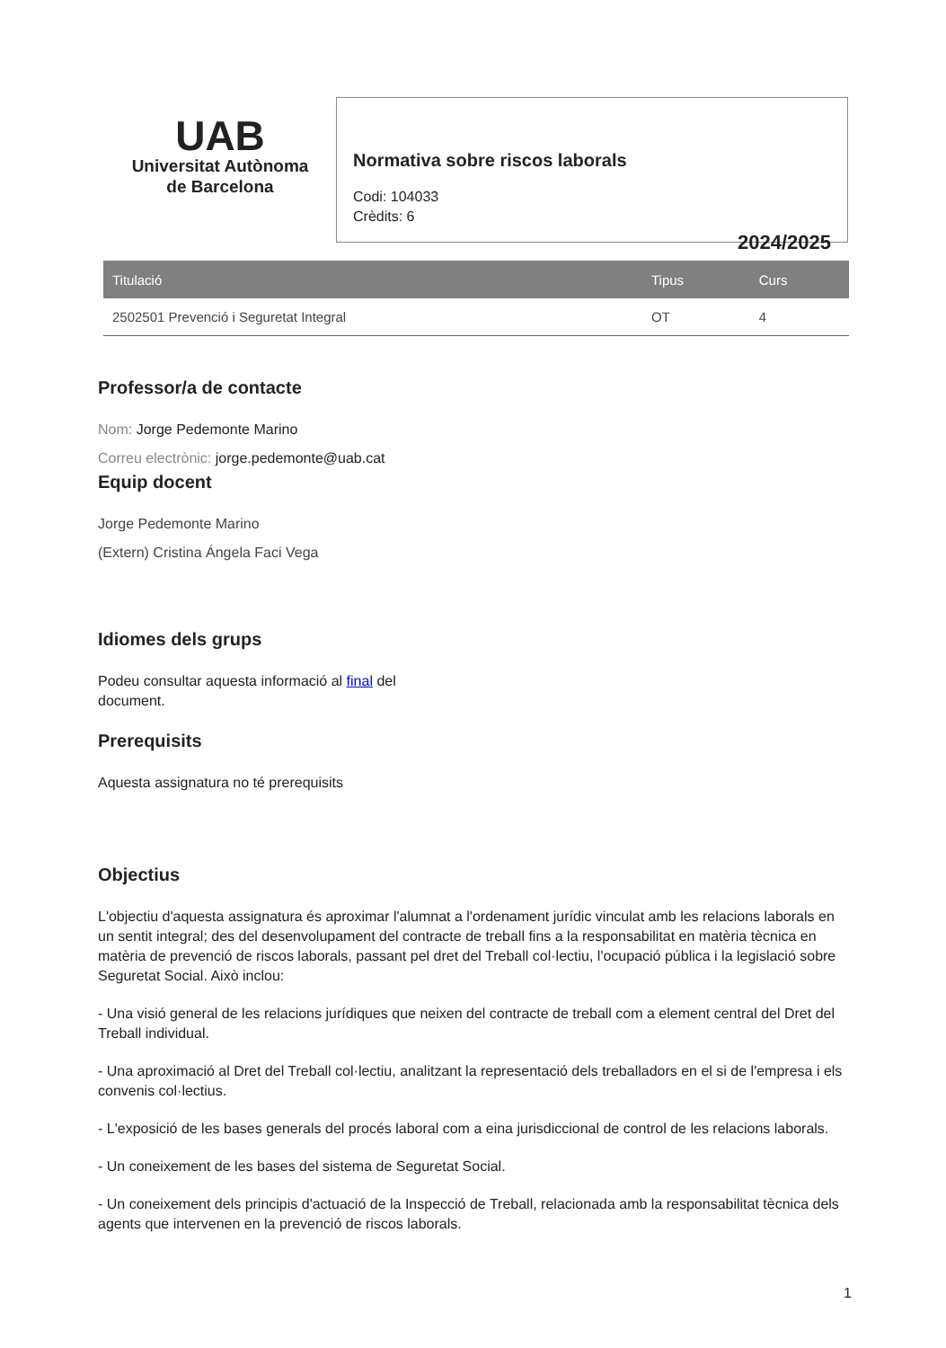UAB
Universitat Autònoma
de Barcelona
Normativa sobre riscos laborals
Codi: 104033
Crèdits: 6
2024/2025
| Titulació | Tipus | Curs |
| --- | --- | --- |
| 2502501 Prevenció i Seguretat Integral | OT | 4 |
Professor/a de contacte
Nom: Jorge Pedemonte Marino
Correu electrònic: jorge.pedemonte@uab.cat
Equip docent
Jorge Pedemonte Marino
(Extern) Cristina Ángela Faci Vega
Idiomes dels grups
Podeu consultar aquesta informació al final del document.
Prerequisits
Aquesta assignatura no té prerequisits
Objectius
L'objectiu d'aquesta assignatura és aproximar l'alumnat a l'ordenament jurídic vinculat amb les relacions laborals en un sentit integral; des del desenvolupament del contracte de treball fins a la responsabilitat en matèria tècnica en matèria de prevenció de riscos laborals, passant pel dret del Treball col·lectiu, l'ocupació pública i la legislació sobre Seguretat Social. Això inclou:
- Una visió general de les relacions jurídiques que neixen del contracte de treball com a element central del Dret del Treball individual.
- Una aproximació al Dret del Treball col·lectiu, analitzant la representació dels treballadors en el si de l'empresa i els convenis col·lectius.
- L'exposició de les bases generals del procés laboral com a eina jurisdiccional de control de les relacions laborals.
- Un coneixement de les bases del sistema de Seguretat Social.
- Un coneixement dels principis d'actuació de la Inspecció de Treball, relacionada amb la responsabilitat tècnica dels agents que intervenen en la prevenció de riscos laborals.
1